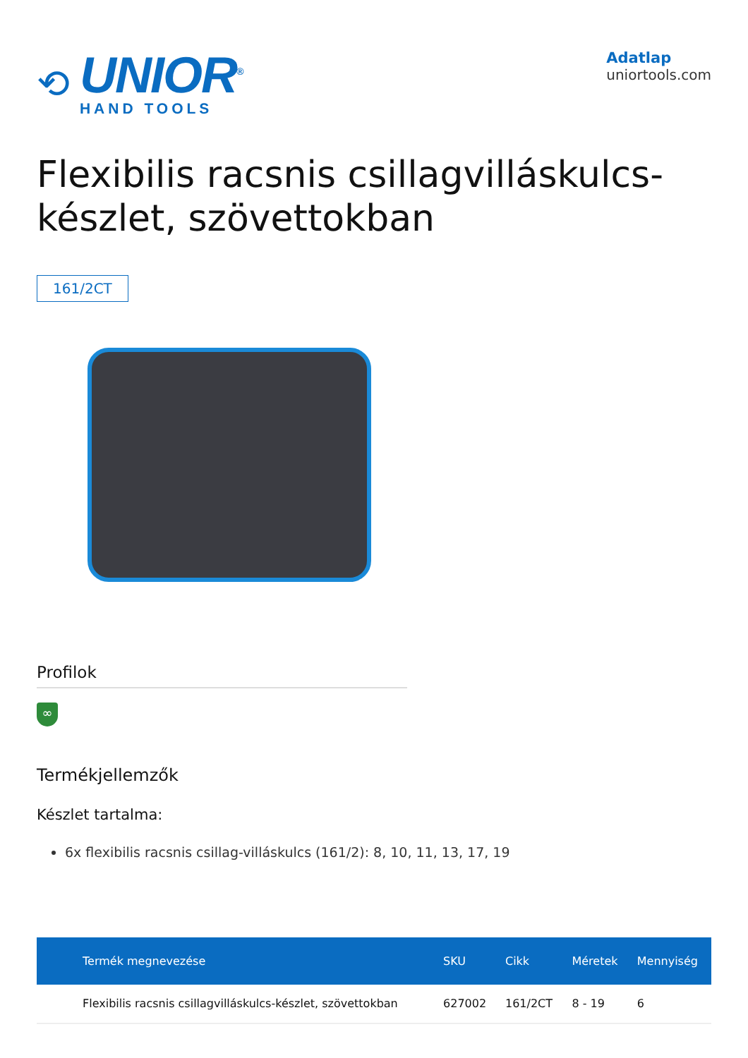⟲
UNIOR<sup>®</sup>
HAND TOOLS
Adatlap
uniortools.com
Flexibilis racsnis csillagvilláskulcs-készlet, szövettokban
161/2CT
Profilok
∞
Termékjellemzők
Készlet tartalma:
6x flexibilis racsnis csillag-villáskulcs (161/2): 8, 10, 11, 13, 17, 19
| Termék megnevezése | SKU | Cikk | Méretek | Mennyiség |
| --- | --- | --- | --- | --- |
| Flexibilis racsnis csillagvilláskulcs-készlet, szövettokban | 627002 | 161/2CT | 8 - 19 | 6 |